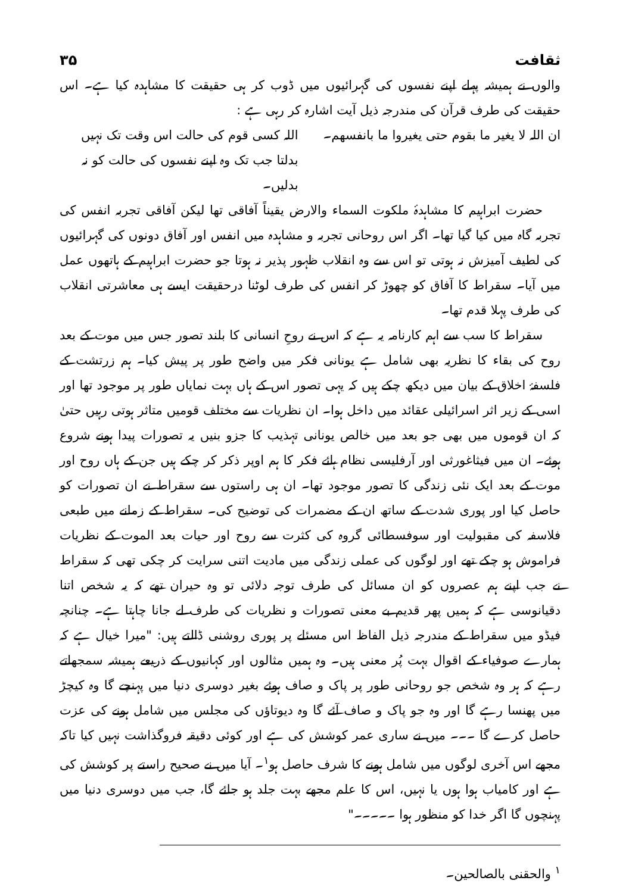ثقافت ۳۵
والوں نے ہمیشہ پہلے اپنے نفسوں کی گہرائیوں میں ڈوب کر ہی حقیقت کا مشاہدہ کیا ہے۔ اس حقیقت کی طرف قرآن کی مندرجہ ذیل آیت اشارہ کر رہی ہے :
ان اللہ لا یغیر ما بقوم حتی یغیروا ما بانفسھم۔
اللہ کسی قوم کی حالت اس وقت تک نہیں بدلتا جب تک وہ اپنے نفسوں کی حالت کو نہ بدلیں۔
حضرت ابراہیم کا مشاہدۂ ملکوت السماء والارض یقیناً آفاقی تھا لیکن آفاقی تجربہ انفس کی تجربہ گاہ میں کیا گیا تھا۔ اگر اس روحانی تجربہ و مشاہدہ میں انفس اور آفاق دونوں کی گہرائیوں کی لطیف آمیزش نہ ہوتی تو اس سے وہ انقلاب ظہور پذیر نہ ہوتا جو حضرت ابراہیم کے ہاتھوں عمل میں آیا۔ سقراط کا آفاق کو چھوڑ کر انفس کی طرف لوٹنا درحقیقت ایسے ہی معاشرتی انقلاب کی طرف پہلا قدم تھا۔
سقراط کا سب سے اہم کارنامہ یہ ہے کہ اس نے روحِ انسانی کا بلند تصور جس میں موت کے بعد روح کی بقاء کا نظریہ بھی شامل ہے یونانی فکر میں واضح طور پر پیش کیا۔ ہم زرتشت کے فلسفۂ اخلاق کے بیان میں دیکھ چکے ہیں کہ یہی تصور اس کے ہاں بہت نمایاں طور پر موجود تھا اور اسی کے زیر اثر اسرائیلی عقائد میں داخل ہوا۔ ان نظریات سے مختلف قومیں متاثر ہوتی رہیں حتیٰ کہ ان قوموں میں بھی جو بعد میں خالص یونانی تہذیب کا جزو بنیں یہ تصورات پیدا ہونے شروع ہوئے۔ ان میں فیثاغورثی اور آرفلیسی نظام ہائے فکر کا ہم اوپر ذکر کر چکے ہیں جن کے ہاں روح اور موت کے بعد ایک نئی زندگی کا تصور موجود تھا۔ ان ہی راستوں سے سقراط نے ان تصورات کو حاصل کیا اور پوری شدت کے ساتھ ان کے مضمرات کی توضیح کی۔ سقراط کے زمانے میں طبعی فلاسفہ کی مقبولیت اور سوفسطائی گروہ کی کثرت سے روح اور حیات بعد الموت کے نظریات فراموش ہو چکے تھے اور لوگوں کی عملی زندگی میں مادیت اتنی سرایت کر چکی تھی کہ سقراط نے جب اپنے ہم عصروں کو ان مسائل کی طرف توجہ دلائی تو وہ حیران تھے کہ یہ شخص اتنا دقیانوسی ہے کہ ہمیں پھر قدیم بے معنی تصورات و نظریات کی طرف لے جانا چاہتا ہے۔ چنانچہ فیڈو میں سقراط کے مندرجہ ذیل الفاظ اس مسئلے پر پوری روشنی ڈالتے ہیں: "میرا خیال ہے کہ ہمارے صوفیاء کے اقوال بہت پُر معنی ہیں۔ وہ ہمیں مثالوں اور کہانیوں کے ذریعے ہمیشہ سمجھاتے رہے کہ ہر وہ شخص جو روحانی طور پر پاک و صاف ہوئے بغیر دوسری دنیا میں پہنچے گا وہ کیچڑ میں پھنسا رہے گا اور وہ جو پاک و صاف آئے گا وہ دیوتاؤں کی مجلس میں شامل ہونے کی عزت حاصل کرے گا ۔۔۔ میں نے ساری عمر کوشش کی ہے اور کوئی دقیقہ فروگذاشت نہیں کیا تاکہ مجھے اس آخری لوگوں میں شامل ہونے کا شرف حاصل ہو<sup>۱</sup>۔ آیا میں نے صحیح راستے پر کوشش کی ہے اور کامیاب ہوا ہوں یا نہیں، اس کا علم مجھے بہت جلد ہو جائے گا، جب میں دوسری دنیا میں پہنچوں گا اگر خدا کو منظور ہوا ۔۔۔۔۔"
<sup>۱</sup> والحقنی بالصالحین۔